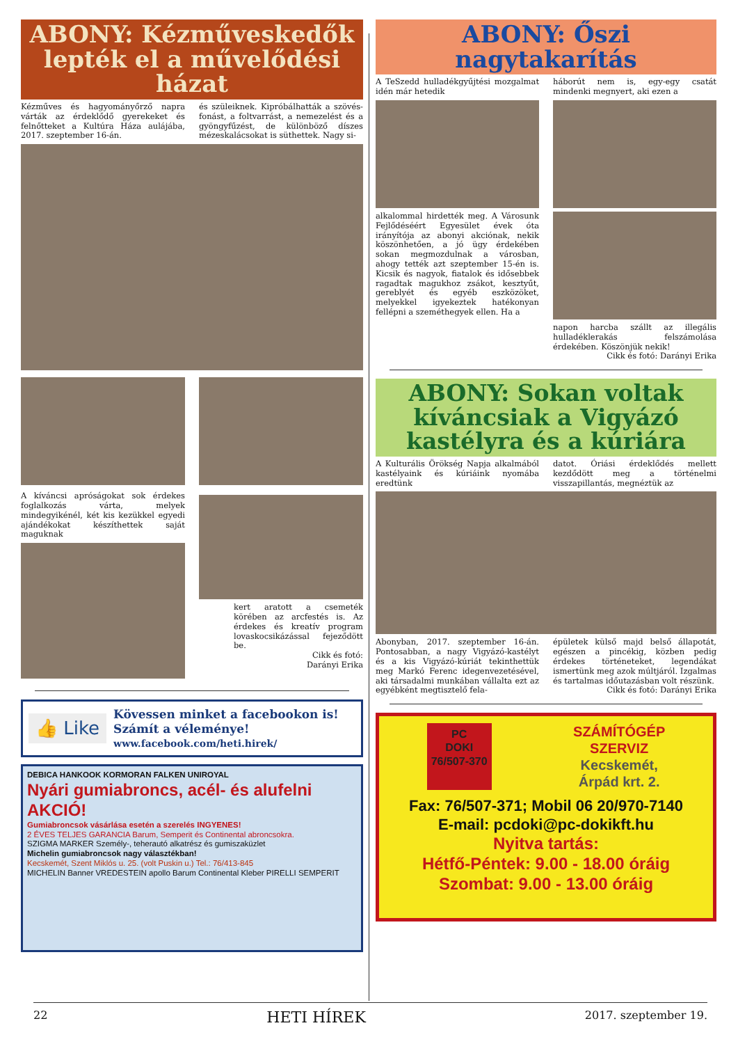ABONY: Kézműveskedők lepték el a művelődési házat
Kézműves és hagyományőrző napra várták az érdeklődő gyerekeket és felnőtteket a Kultúra Háza aulájába, 2017. szeptember 16-án.
és szüleiknek. Kipróbálhatták a szövés-fonást, a foltvarrást, a nemezelést és a gyöngyfűzést, de különböző díszes mézeskalácsokat is süthettek. Nagy si-
A kíváncsi apróságokat sok érdekes foglalkozás várta, melyek mindegyikénél, két kis kezükkel egyedi ajándékokat készíthettek saját maguknak
kert aratott a csemeték körében az arcfestés is. Az érdekes és kreatív program lovaskocsikázással fejeződött be.
Cikk és fotó:
Darányi Erika
👍 Like
Kövessen minket a facebookon is!
Számít a véleménye!
www.facebook.com/heti.hirek/
DEBICA HANKOOK KORMORAN FALKEN UNIROYAL
Nyári gumiabroncs, acél- és alufelni AKCIÓ!
Gumiabroncsok vásárlása esetén a szerelés INGYENES!
2 ÉVES TELJES GARANCIA Barum, Semperit és Continental abroncsokra.
SZIGMA MARKER Személy-, teherautó alkatrész és gumiszaküzlet
Michelin gumiabroncsok nagy választékban!
Kecskemét, Szent Miklós u. 25. (volt Puskin u.) Tel.: 76/413-845
MICHELIN Banner VREDESTEIN apollo Barum Continental Kleber PIRELLI SEMPERIT
ABONY: Őszi nagytakarítás
A TeSzedd hulladékgyűjtési mozgalmat idén már hetedik
alkalommal hirdették meg. A Városunk Fejlődéséért Egyesület évek óta irányítója az abonyi akciónak, nekik köszönhetően, a jó ügy érdekében sokan megmozdulnak a városban, ahogy tették azt szeptember 15-én is. Kicsik és nagyok, fiatalok és idősebbek ragadtak magukhoz zsákot, kesztyűt, gereblyét és egyéb eszközöket, melyekkel igyekeztek hatékonyan fellépni a szeméthegyek ellen. Ha a
háborút nem is, egy-egy csatát mindenki megnyert, aki ezen a
napon harcba szállt az illegális hulladéklerakás felszámolása érdekében. Köszönjük nekik!
Cikk és fotó: Darányi Erika
ABONY: Sokan voltak kíváncsiak a Vigyázó kastélyra és a kúriára
A Kulturális Örökség Napja alkalmából kastélyaink és kúriáink nyomába eredtünk
datot. Óriási érdeklődés mellett kezdődött meg a történelmi visszapillantás, megnéztük az
Abonyban, 2017. szeptember 16-án. Pontosabban, a nagy Vigyázó-kastélyt és a kis Vigyázó-kúriát tekinthettük meg Markó Ferenc idegenvezetésével, aki társadalmi munkában vállalta ezt az egyébként megtisztelő fela-
épületek külső majd belső állapotát, egészen a pincékig, közben pedig érdekes történeteket, legendákat ismertünk meg azok múltjáról. Izgalmas és tartalmas időutazásban volt részünk.
Cikk és fotó: Darányi Erika
PC
DOKI
76/507-370
SZÁMÍTÓGÉP
SZERVIZ
Kecskemét,
Árpád krt. 2.
Fax: 76/507-371; Mobil 06 20/970-7140
E-mail: pcdoki@pc-dokikft.hu
Nyitva tartás:
Hétfő-Péntek: 9.00 - 18.00 óráig
Szombat: 9.00 - 13.00 óráig
22 HETI HÍREK 2017. szeptember 19.